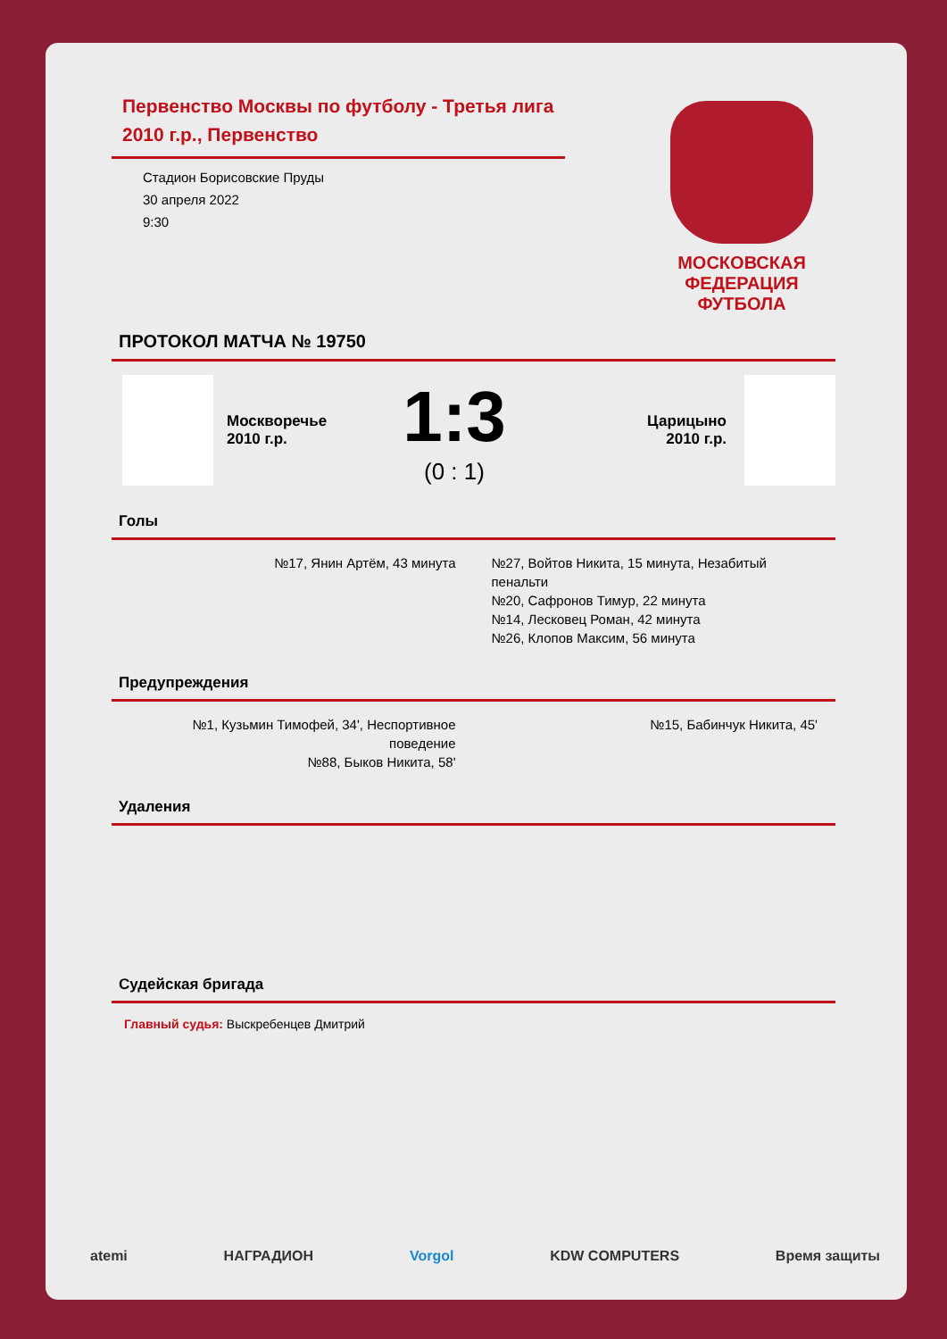МОСКОВСКАЯ ФЕДЕРАЦИЯ ФУТБОЛА
Первенство Москвы по футболу - Третья лига 2010 г.р., Первенство
Стадион Борисовские Пруды
30 апреля 2022
9:30
ПРОТОКОЛ МАТЧА № 19750
Москворечье
2010 г.р.
1:3
(0 : 1)
Царицыно
2010 г.р.
Голы
№17, Янин Артём, 43 минута №27, Войтов Никита, 15 минута, Незабитый пенальти
№20, Сафронов Тимур, 22 минута
№14, Лесковец Роман, 42 минута
№26, Клопов Максим, 56 минута
Предупреждения
№1, Кузьмин Тимофей, 34', Неспортивное поведение
№88, Быков Никита, 58'
№15, Бабинчук Никита, 45'
Удаления
Судейская бригада
Главный судья: Выскребенцев Дмитрий
atemi НАГРАДИОН Vorgol KDW COMPUTERS Время защиты